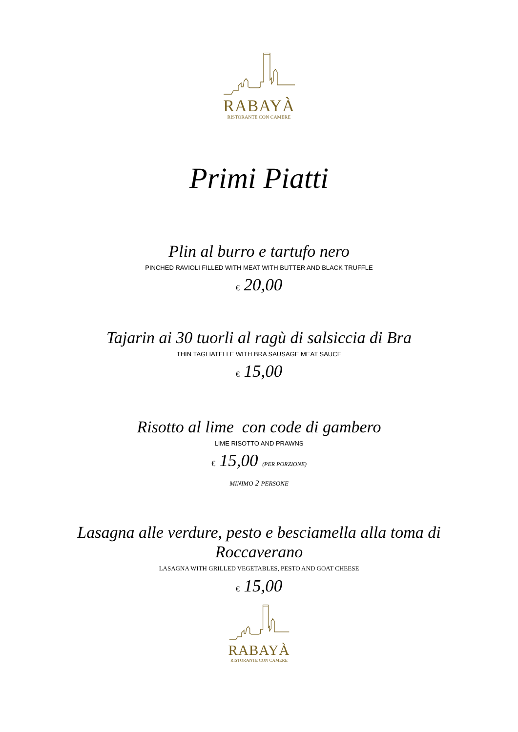RABAYÀ
RISTORANTE CON CAMERE
Primi Piatti
Plin al burro e tartufo nero
PINCHED RAVIOLI FILLED WITH MEAT WITH BUTTER AND BLACK TRUFFLE
€ 20,00
Tajarin ai 30 tuorli al ragù di salsiccia di Bra
THIN TAGLIATELLE WITH BRA SAUSAGE MEAT SAUCE
€ 15,00
Risotto al lime con code di gambero
LIME RISOTTO AND PRAWNS
€ 15,00 (PER PORZIONE)
MINIMO 2 PERSONE
Lasagna alle verdure, pesto e besciamella alla toma di
Roccaverano
LASAGNA WITH GRILLED VEGETABLES, PESTO AND GOAT CHEESE
€ 15,00
RABAYÀ
RISTORANTE CON CAMERE